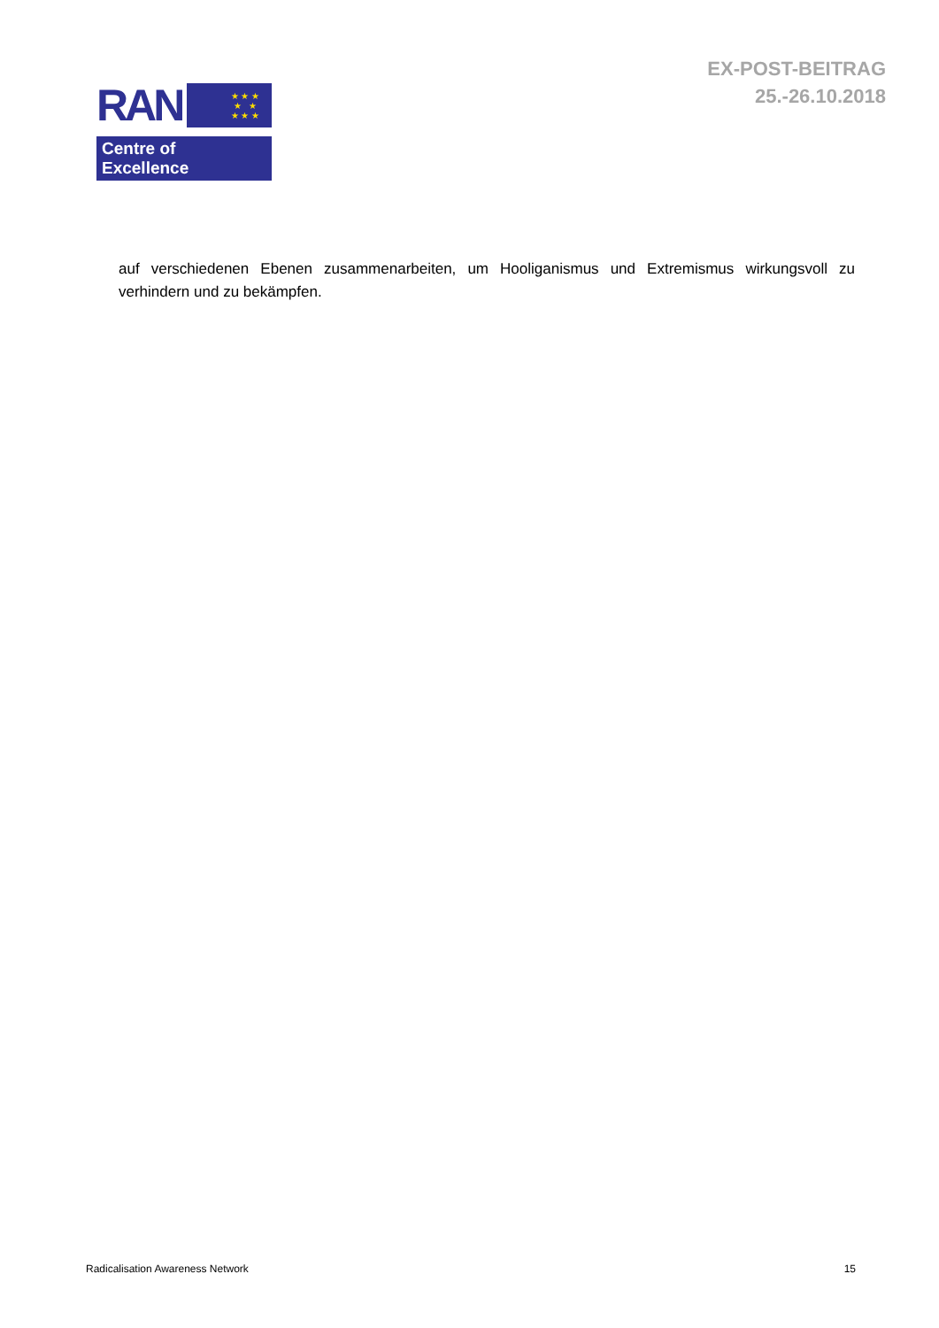RAN
★ ★ ★
★ ★
★ ★ ★
Centre of Excellence
EX-POST-BEITRAG
25.-26.10.2018
auf verschiedenen Ebenen zusammenarbeiten, um Hooliganismus und Extremismus wirkungsvoll zu verhindern und zu bekämpfen.
Radicalisation Awareness Network 15